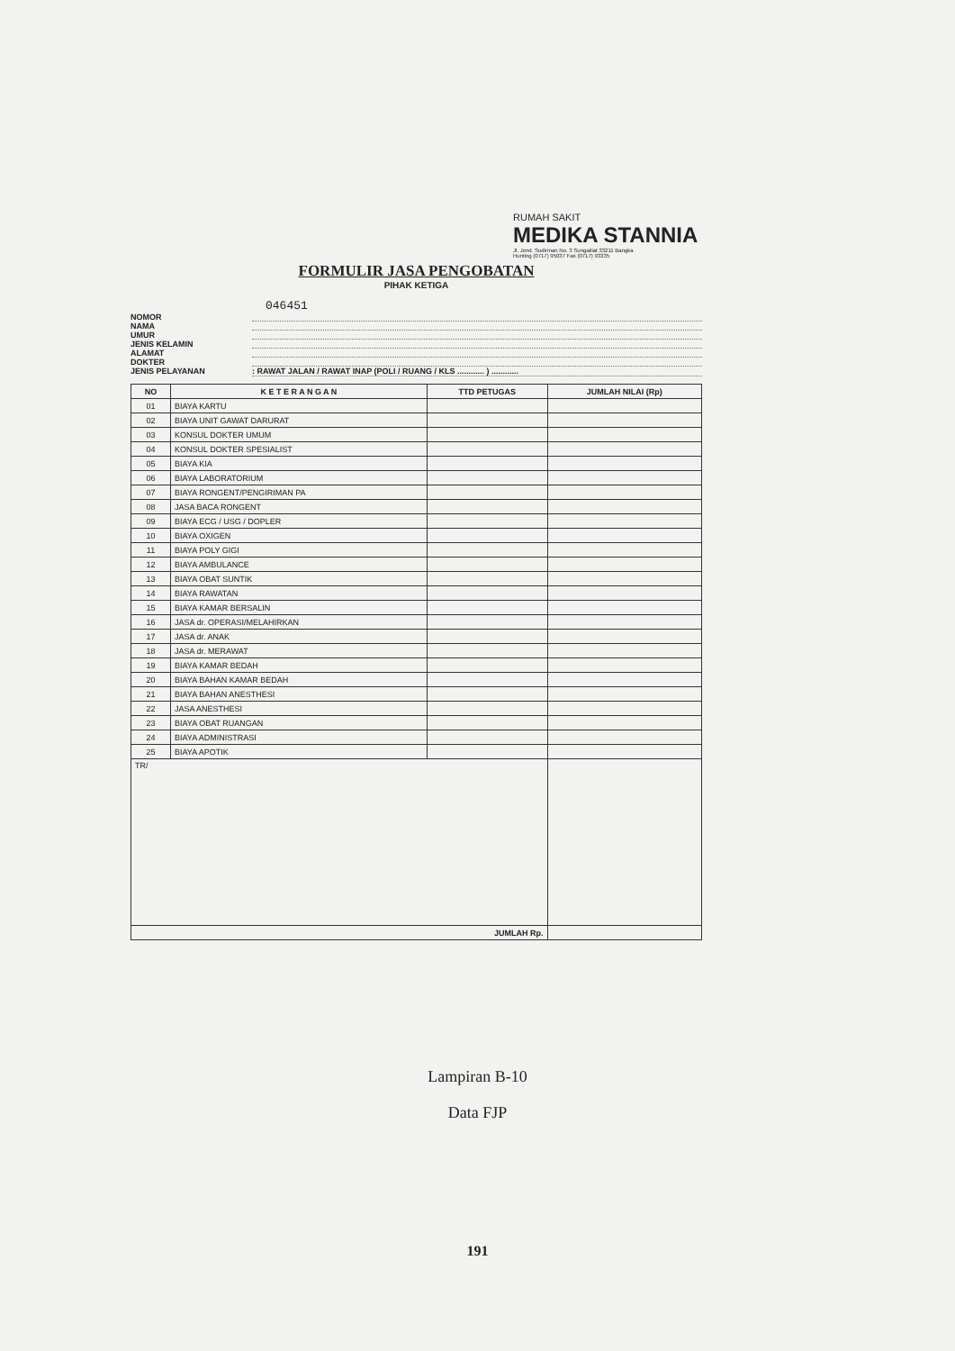RUMAH SAKIT
MEDIKA STANNIA
Jl. Jend. Sudirman No. 3 Sungailiat 33211 Bangka
Hunting (0717) 95037 Fax (0717) 93335
FORMULIR JASA PENGOBATAN
PIHAK KETIGA
046451
NOMOR
NAMA
UMUR
JENIS KELAMIN
ALAMAT
DOKTER
JENIS PELAYANAN: RAWAT JALAN / RAWAT INAP (POLI / RUANG / KLS ............ ) ............
| NO | K E T E R A N G A N | TTD PETUGAS | JUMLAH NILAI (Rp) |
| --- | --- | --- | --- |
| 01 | BIAYA KARTU | | |
| 02 | BIAYA UNIT GAWAT DARURAT | | |
| 03 | KONSUL DOKTER UMUM | | |
| 04 | KONSUL DOKTER SPESIALIST | | |
| 05 | BIAYA KIA | | |
| 06 | BIAYA LABORATORIUM | | |
| 07 | BIAYA RONGENT/PENGIRIMAN PA | | |
| 08 | JASA BACA RONGENT | | |
| 09 | BIAYA ECG / USG / DOPLER | | |
| 10 | BIAYA OXIGEN | | |
| 11 | BIAYA POLY GIGI | | |
| 12 | BIAYA AMBULANCE | | |
| 13 | BIAYA OBAT SUNTIK | | |
| 14 | BIAYA RAWATAN | | |
| 15 | BIAYA KAMAR BERSALIN | | |
| 16 | JASA dr. OPERASI/MELAHIRKAN | | |
| 17 | JASA dr. ANAK | | |
| 18 | JASA dr. MERAWAT | | |
| 19 | BIAYA KAMAR BEDAH | | |
| 20 | BIAYA BAHAN KAMAR BEDAH | | |
| 21 | BIAYA BAHAN ANESTHESI | | |
| 22 | JASA ANESTHESI | | |
| 23 | BIAYA OBAT RUANGAN | | |
| 24 | BIAYA ADMINISTRASI | | |
| 25 | BIAYA APOTIK | | |
| TR/ | | | |
| JUMLAH Rp. | | | |
Lampiran B-10
Data FJP
191